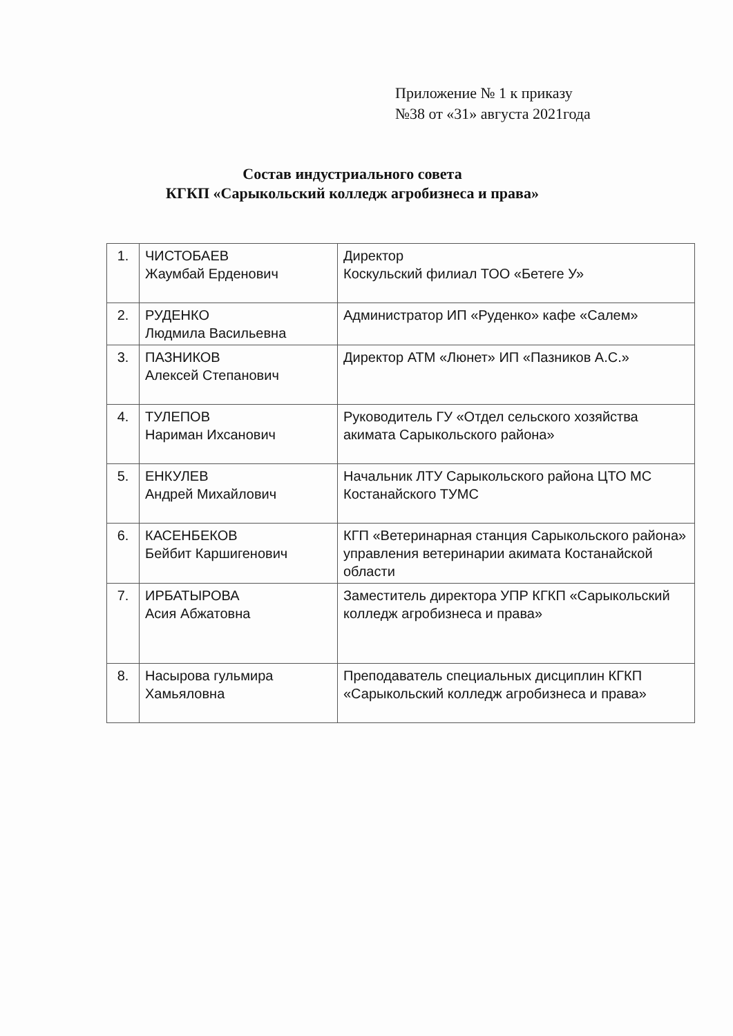Приложение № 1 к приказу
№38 от «31» августа 2021года
Состав индустриального совета
КГКП «Сарыкольский колледж агробизнеса и права»
| 1. | ЧИСТОБАЕВ Жаумбай Ерденович | Директор Коскульский филиал ТОО «Бетеге У» |
| 2. | РУДЕНКО Людмила Васильевна | Администратор ИП «Руденко» кафе «Салем» |
| 3. | ПАЗНИКОВ Алексей Степанович | Директор АТМ «Люнет» ИП «Пазников А.С.» |
| 4. | ТУЛЕПОВ Нариман Ихсанович | Руководитель ГУ «Отдел сельского хозяйства акимата Сарыкольского района» |
| 5. | ЕНКУЛЕВ Андрей Михайлович | Начальник ЛТУ Сарыкольского района ЦТО МС Костанайского ТУМС |
| 6. | КАСЕНБЕКОВ Бейбит Каршигенович | КГП «Ветеринарная станция Сарыкольского района» управления ветеринарии акимата Костанайской области |
| 7. | ИРБАТЫРОВА Асия Абжатовна | Заместитель директора УПР КГКП «Сарыкольский колледж агробизнеса и права» |
| 8. | Насырова гульмира Хамьяловна | Преподаватель специальных дисциплин КГКП «Сарыкольский колледж агробизнеса и права» |